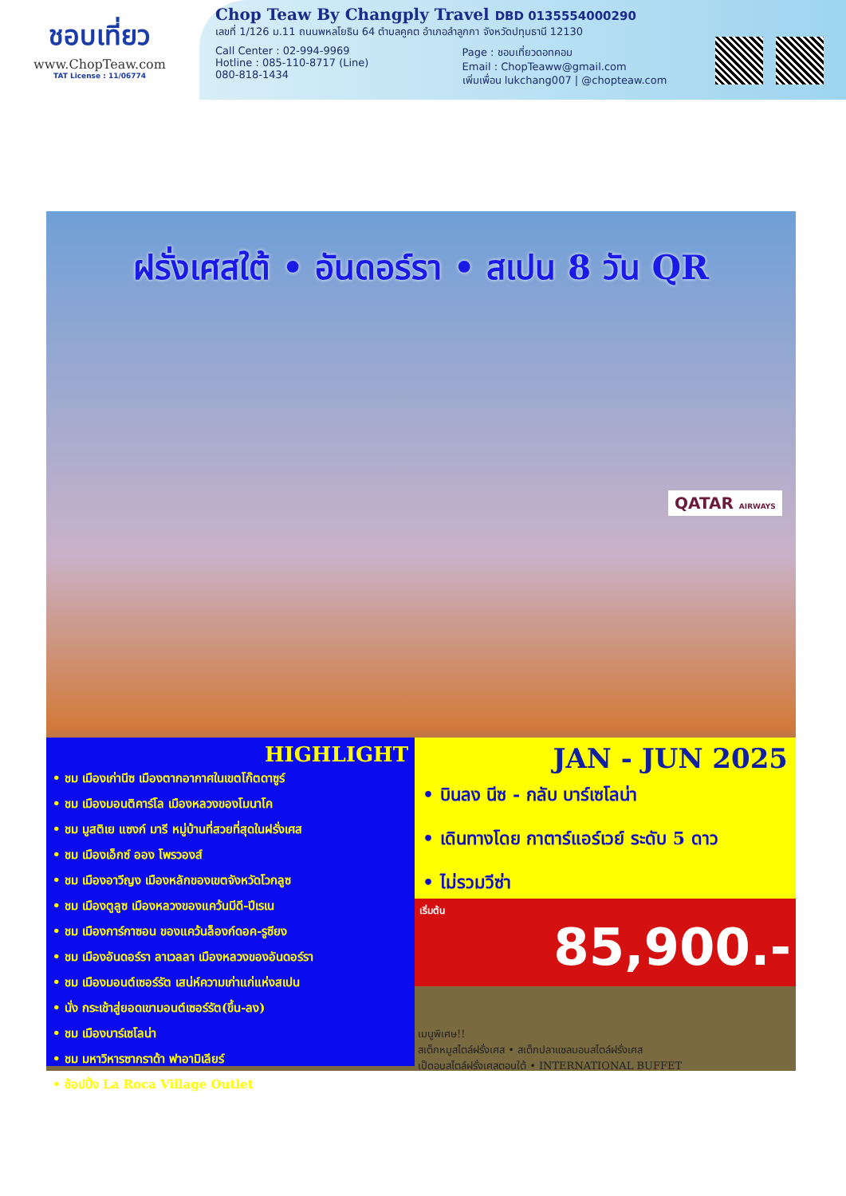ชอบเที่ยว
www.ChopTeaw.com
TAT License : 11/06774
Chop Teaw By Changply Travel DBD 0135554000290
เลขที่ 1/126 ม.11 ถนนพหลโยธิน 64 ตำบลคูคต อำเภอลำลูกกา จังหวัดปทุมธานี 12130
Call Center : 02-994-9969
Hotline : 085-110-8717 (Line)
080-818-1434
Page : ชอบเที่ยวดอทคอม
Email : ChopTeaww@gmail.com
เพิ่มเพื่อน lukchang007 | @chopteaw.com
ฝรั่งเศสใต้ • อันดอร์รา • สเปน 8 วัน QR
QATAR AIRWAYS
HIGHLIGHT
• ชม เมืองเก่านีซ เมืองตากอากาศในเขตโก๊ตดาซูร์
• ชม เมืองมอนติคาร์โล เมืองหลวงของโมนาโค
• ชม มูสติเย แซงก์ มารี หมู่บ้านที่สวยที่สุดในฝรั่งเศส
• ชม เมืองเอ็กซ์ ออง โพรวองส์
• ชม เมืองอาวีญง เมืองหลักของเขตจังหวัดโวกลูซ
• ชม เมืองตูลูซ เมืองหลวงของแคว้นมีดี-ปีเรเน
• ชม เมืองการ์กาซอน ของแคว้นล็องก์ดอค-รูซียง
• ชม เมืองอันดอร์รา ลาเวลลา เมืองหลวงของอันดอร์รา
• ชม เมืองมอนต์เซอร์รัต เสน่ห์ความเก่าแก่แห่งสเปน
• นั่ง กระเช้าสู่ยอดเขามอนต์เซอร์รัต(ขึ้น-ลง)
• ชม เมืองบาร์เซโลน่า
• ชม มหาวิหารซากราด้า ฟาอามิเลียร์
• ช้อปปิ้ง La Roca Village Outlet
JAN - JUN 2025
• บินลง นีซ - กลับ บาร์เซโลน่า
• เดินทางโดย กาตาร์แอร์เวย์ ระดับ 5 ดาว
• ไม่รวมวีซ่า
เริ่มต้น
85,900.-
เมนูพิเศษ!!
สเต็กหมูสไตล์ฝรั่งเศส • สเต็กปลาแซลมอนสไตล์ฝรั่งเศส
เป็ดอบสไตล์ฝรั่งเศสตอนใต้ • INTERNATIONAL BUFFET